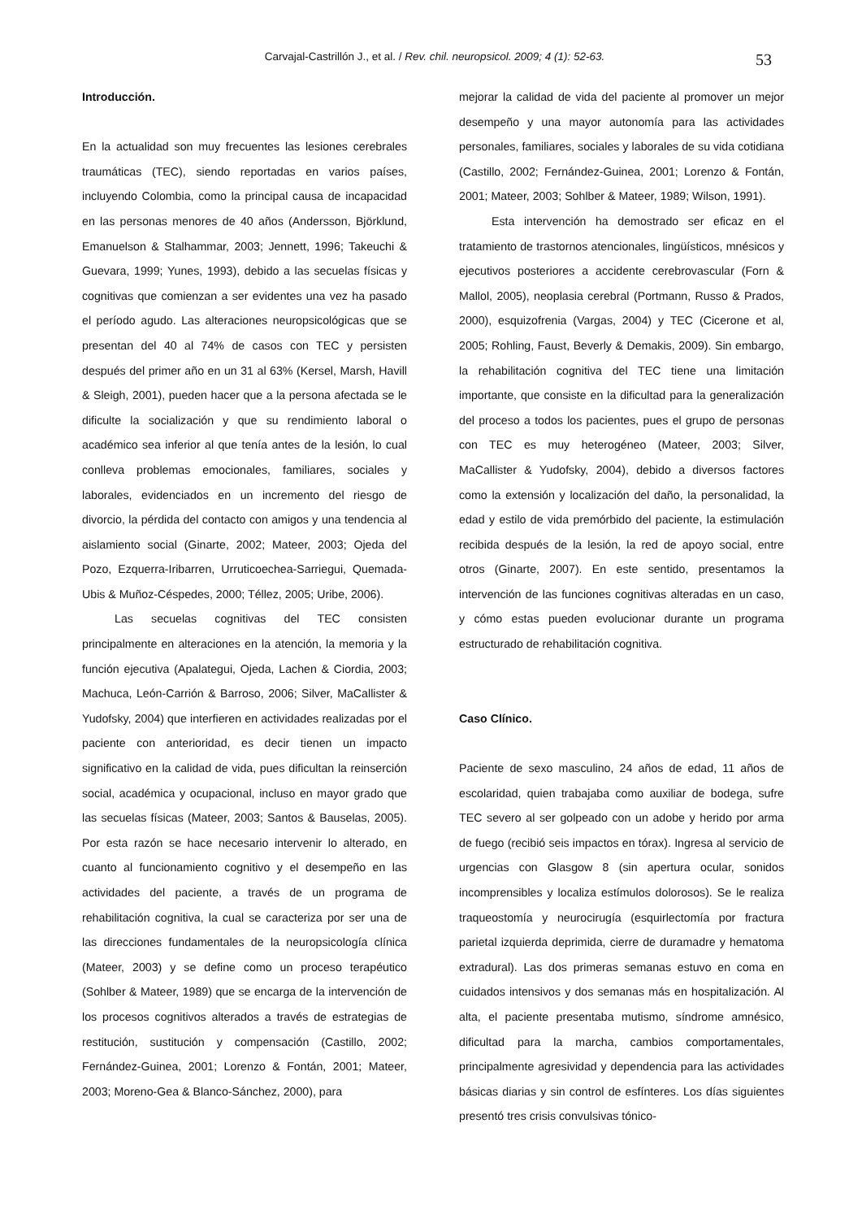Carvajal-Castrillón J., et al. / Rev. chil. neuropsicol. 2009; 4 (1): 52-63. 53
Introducción.
En la actualidad son muy frecuentes las lesiones cerebrales traumáticas (TEC), siendo reportadas en varios países, incluyendo Colombia, como la principal causa de incapacidad en las personas menores de 40 años (Andersson, Björklund, Emanuelson & Stalhammar, 2003; Jennett, 1996; Takeuchi & Guevara, 1999; Yunes, 1993), debido a las secuelas físicas y cognitivas que comienzan a ser evidentes una vez ha pasado el período agudo. Las alteraciones neuropsicológicas que se presentan del 40 al 74% de casos con TEC y persisten después del primer año en un 31 al 63% (Kersel, Marsh, Havill & Sleigh, 2001), pueden hacer que a la persona afectada se le dificulte la socialización y que su rendimiento laboral o académico sea inferior al que tenía antes de la lesión, lo cual conlleva problemas emocionales, familiares, sociales y laborales, evidenciados en un incremento del riesgo de divorcio, la pérdida del contacto con amigos y una tendencia al aislamiento social (Ginarte, 2002; Mateer, 2003; Ojeda del Pozo, Ezquerra-Iribarren, Urruticoechea-Sarriegui, Quemada-Ubis & Muñoz-Céspedes, 2000; Téllez, 2005; Uribe, 2006).
Las secuelas cognitivas del TEC consisten principalmente en alteraciones en la atención, la memoria y la función ejecutiva (Apalategui, Ojeda, Lachen & Ciordia, 2003; Machuca, León-Carrión & Barroso, 2006; Silver, MaCallister & Yudofsky, 2004) que interfieren en actividades realizadas por el paciente con anterioridad, es decir tienen un impacto significativo en la calidad de vida, pues dificultan la reinserción social, académica y ocupacional, incluso en mayor grado que las secuelas físicas (Mateer, 2003; Santos & Bauselas, 2005). Por esta razón se hace necesario intervenir lo alterado, en cuanto al funcionamiento cognitivo y el desempeño en las actividades del paciente, a través de un programa de rehabilitación cognitiva, la cual se caracteriza por ser una de las direcciones fundamentales de la neuropsicología clínica (Mateer, 2003) y se define como un proceso terapéutico (Sohlber & Mateer, 1989) que se encarga de la intervención de los procesos cognitivos alterados a través de estrategias de restitución, sustitución y compensación (Castillo, 2002; Fernández-Guinea, 2001; Lorenzo & Fontán, 2001; Mateer, 2003; Moreno-Gea & Blanco-Sánchez, 2000), para
mejorar la calidad de vida del paciente al promover un mejor desempeño y una mayor autonomía para las actividades personales, familiares, sociales y laborales de su vida cotidiana (Castillo, 2002; Fernández-Guinea, 2001; Lorenzo & Fontán, 2001; Mateer, 2003; Sohlber & Mateer, 1989; Wilson, 1991).
Esta intervención ha demostrado ser eficaz en el tratamiento de trastornos atencionales, lingüísticos, mnésicos y ejecutivos posteriores a accidente cerebrovascular (Forn & Mallol, 2005), neoplasia cerebral (Portmann, Russo & Prados, 2000), esquizofrenia (Vargas, 2004) y TEC (Cicerone et al, 2005; Rohling, Faust, Beverly & Demakis, 2009). Sin embargo, la rehabilitación cognitiva del TEC tiene una limitación importante, que consiste en la dificultad para la generalización del proceso a todos los pacientes, pues el grupo de personas con TEC es muy heterogéneo (Mateer, 2003; Silver, MaCallister & Yudofsky, 2004), debido a diversos factores como la extensión y localización del daño, la personalidad, la edad y estilo de vida premórbido del paciente, la estimulación recibida después de la lesión, la red de apoyo social, entre otros (Ginarte, 2007). En este sentido, presentamos la intervención de las funciones cognitivas alteradas en un caso, y cómo estas pueden evolucionar durante un programa estructurado de rehabilitación cognitiva.
Caso Clínico.
Paciente de sexo masculino, 24 años de edad, 11 años de escolaridad, quien trabajaba como auxiliar de bodega, sufre TEC severo al ser golpeado con un adobe y herido por arma de fuego (recibió seis impactos en tórax). Ingresa al servicio de urgencias con Glasgow 8 (sin apertura ocular, sonidos incomprensibles y localiza estímulos dolorosos). Se le realiza traqueostomía y neurocirugía (esquirlectomía por fractura parietal izquierda deprimida, cierre de duramadre y hematoma extradural). Las dos primeras semanas estuvo en coma en cuidados intensivos y dos semanas más en hospitalización. Al alta, el paciente presentaba mutismo, síndrome amnésico, dificultad para la marcha, cambios comportamentales, principalmente agresividad y dependencia para las actividades básicas diarias y sin control de esfínteres. Los días siguientes presentó tres crisis convulsivas tónico-